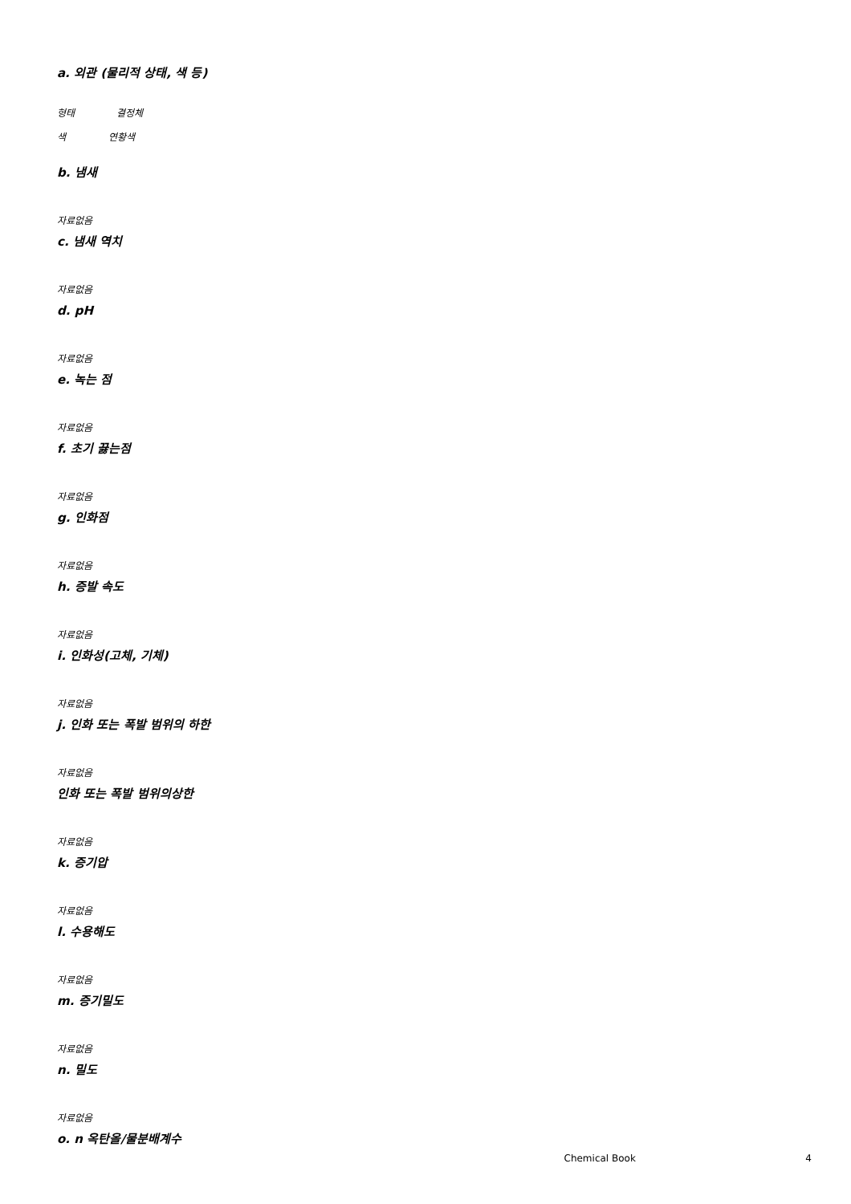a. 외관 (물리적 상태, 색 등)
형태 결정체
색 연황색
b. 냄새
자료없음
c. 냄새 역치
자료없음
d. pH
자료없음
e. 녹는 점
자료없음
f. 초기 끓는점
자료없음
g. 인화점
자료없음
h. 증발 속도
자료없음
i. 인화성(고체, 기체)
자료없음
j. 인화 또는 폭발 범위의 하한
자료없음
인화 또는 폭발 범위의상한
자료없음
k. 증기압
자료없음
l. 수용해도
자료없음
m. 증기밀도
자료없음
n. 밀도
자료없음
o. n 옥탄올/물분배계수
Chemical Book 4